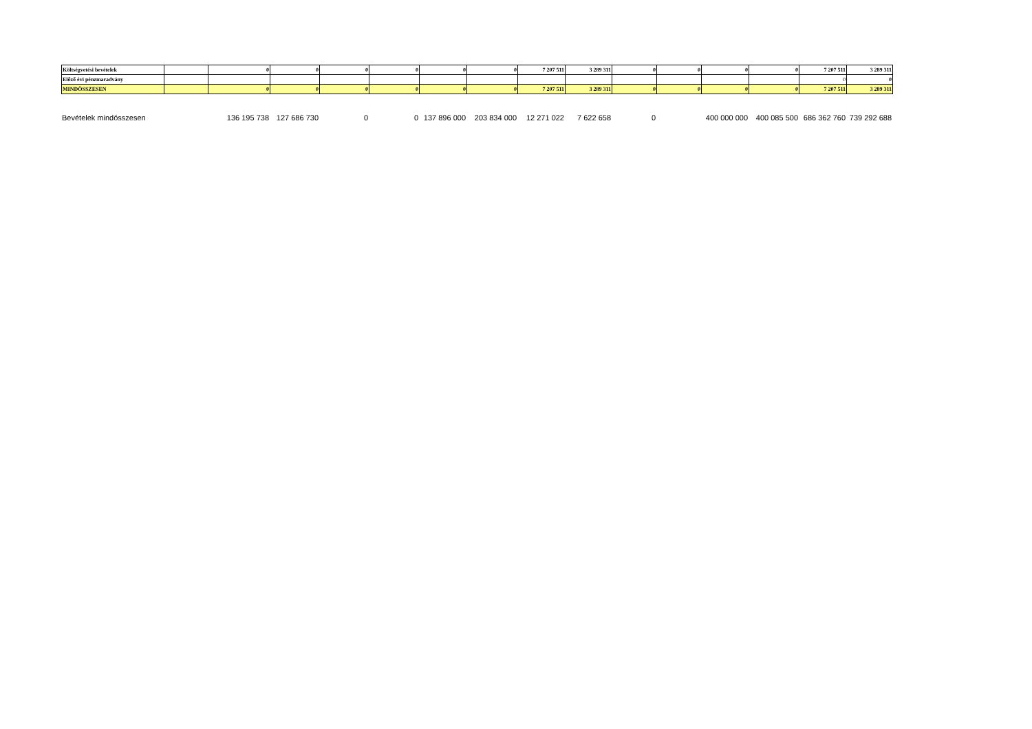| Költségvetési bevételek | | 0 | 0 | 0 | 0 | 0 | 0 | 7 207 511 | 3 289 311 | 0 | 0 | 0 | 0 | 7 207 511 | 3 289 311 |
| Előző évi pénzmaradvány | | | | | | | | | | | | | | 0 | 0 |
| MINDÖSSZESEN | | 0 | 0 | 0 | 0 | 0 | 0 | 7 207 511 | 3 289 311 | 0 | 0 | 0 | 0 | 7 207 511 | 3 289 311 |
| Bevételek mindösszesen | | 136 195 738 | 127 686 730 | 0 | 0 | 137 896 000 | 203 834 000 | 12 271 022 | 7 622 658 | 0 | | 400 000 000 | 400 085 500 | 686 362 760 | 739 292 688 |